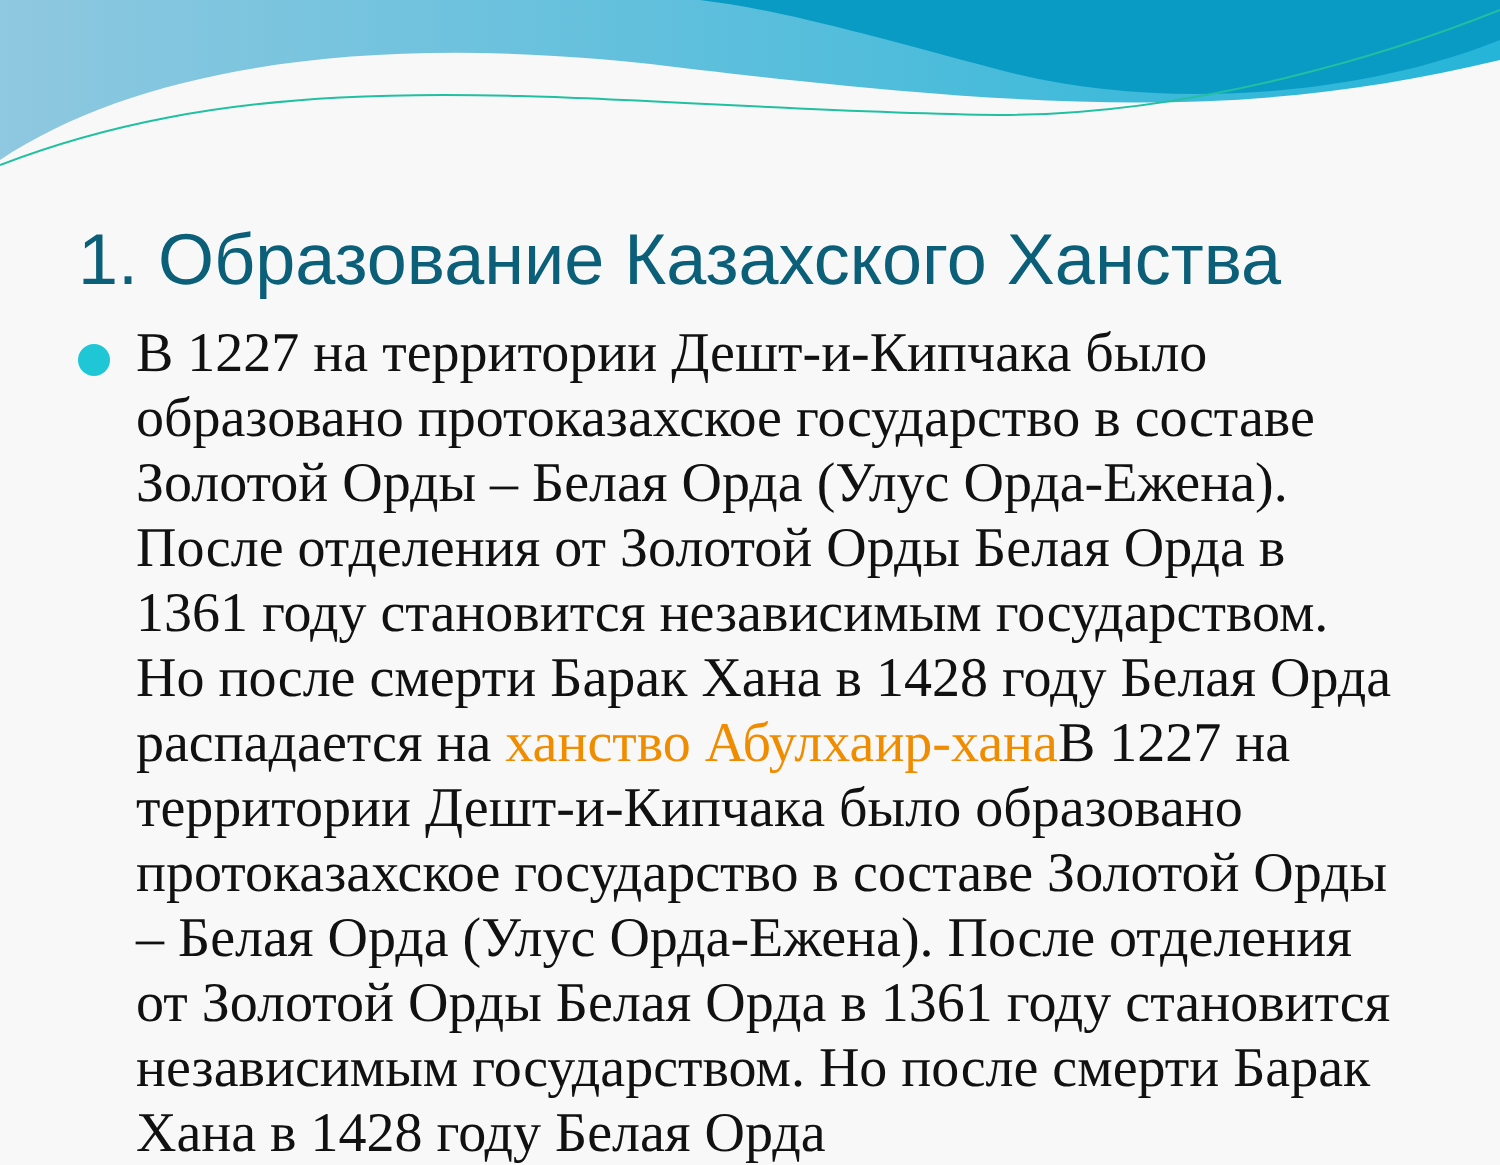1. Образование Казахского Ханства
В 1227 на территории Дешт-и-Кипчака было образовано протоказахское государство в составе Золотой Орды – Белая Орда (Улус Орда-Ежена). После отделения от Золотой Орды Белая Орда в 1361 году становится независимым государством. Но после смерти Барак Хана в 1428 году Белая Орда распадается на ханство Абулхаир-хана В 1227 на территории Дешт-и-Кипчака было образовано протоказахское государство в составе Золотой Орды – Белая Орда (Улус Орда-Ежена). После отделения от Золотой Орды Белая Орда в 1361 году становится независимым государством. Но после смерти Барак Хана в 1428 году Белая Орда